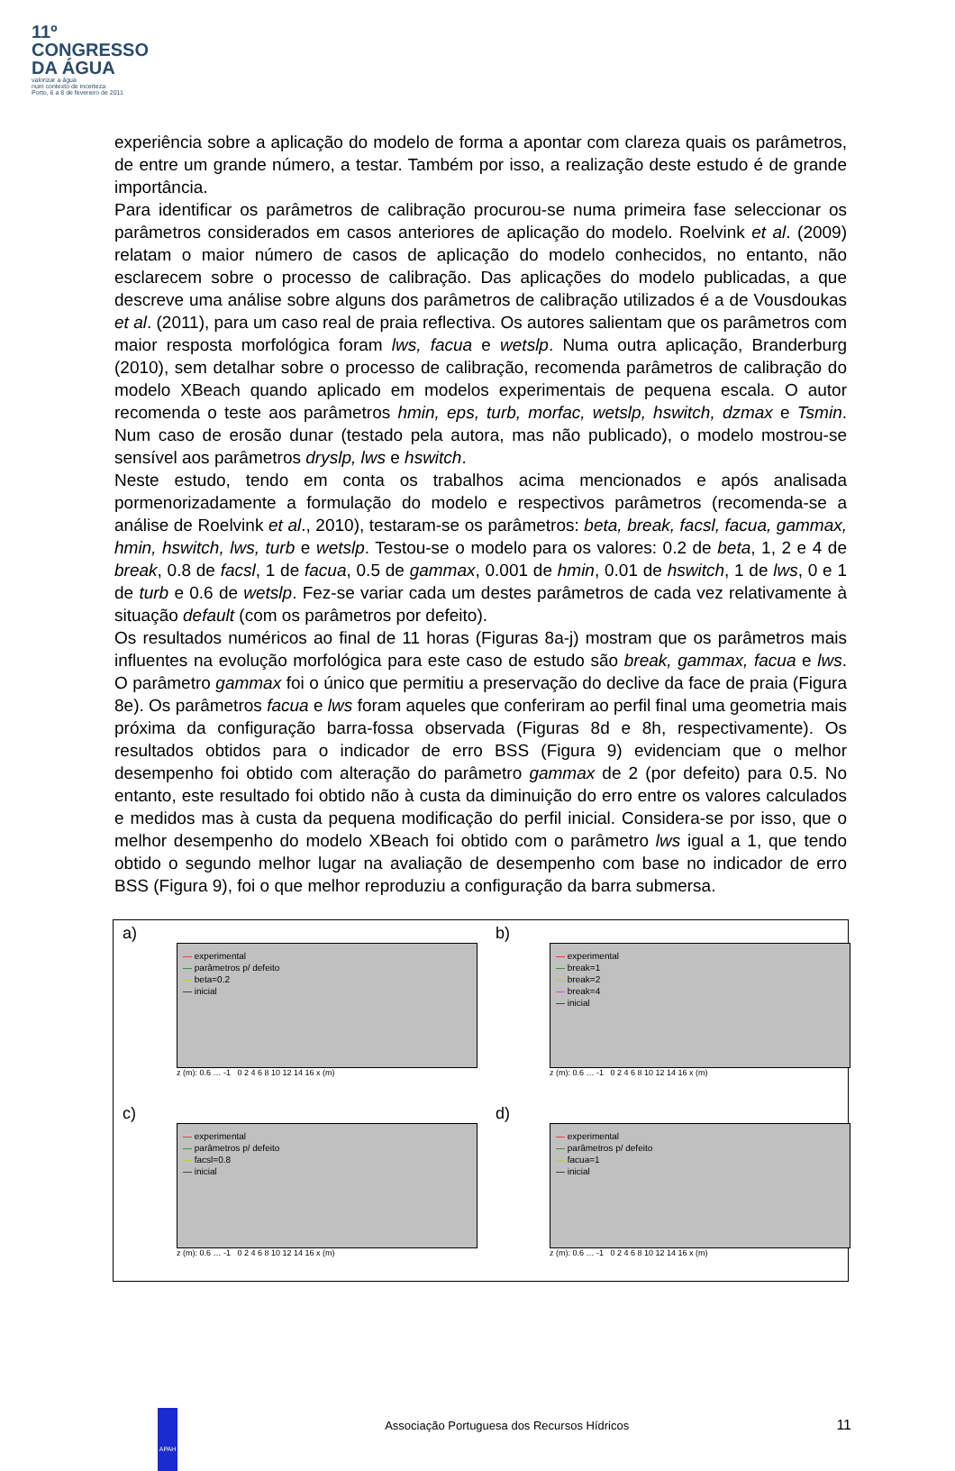11º
CONGRESSO
DA ÁGUA
valorizar a água
num contexto de incerteza
Porto, 6 a 8 de fevereiro de 2011
experiência sobre a aplicação do modelo de forma a apontar com clareza quais os parâmetros, de entre um grande número, a testar. Também por isso, a realização deste estudo é de grande importância.
Para identificar os parâmetros de calibração procurou-se numa primeira fase seleccionar os parâmetros considerados em casos anteriores de aplicação do modelo. Roelvink et al. (2009) relatam o maior número de casos de aplicação do modelo conhecidos, no entanto, não esclarecem sobre o processo de calibração. Das aplicações do modelo publicadas, a que descreve uma análise sobre alguns dos parâmetros de calibração utilizados é a de Vousdoukas et al. (2011), para um caso real de praia reflectiva. Os autores salientam que os parâmetros com maior resposta morfológica foram lws, facua e wetslp. Numa outra aplicação, Branderburg (2010), sem detalhar sobre o processo de calibração, recomenda parâmetros de calibração do modelo XBeach quando aplicado em modelos experimentais de pequena escala. O autor recomenda o teste aos parâmetros hmin, eps, turb, morfac, wetslp, hswitch, dzmax e Tsmin. Num caso de erosão dunar (testado pela autora, mas não publicado), o modelo mostrou-se sensível aos parâmetros dryslp, lws e hswitch.
Neste estudo, tendo em conta os trabalhos acima mencionados e após analisada pormenorizadamente a formulação do modelo e respectivos parâmetros (recomenda-se a análise de Roelvink et al., 2010), testaram-se os parâmetros: beta, break, facsl, facua, gammax, hmin, hswitch, lws, turb e wetslp. Testou-se o modelo para os valores: 0.2 de beta, 1, 2 e 4 de break, 0.8 de facsl, 1 de facua, 0.5 de gammax, 0.001 de hmin, 0.01 de hswitch, 1 de lws, 0 e 1 de turb e 0.6 de wetslp. Fez-se variar cada um destes parâmetros de cada vez relativamente à situação default (com os parâmetros por defeito).
Os resultados numéricos ao final de 11 horas (Figuras 8a-j) mostram que os parâmetros mais influentes na evolução morfológica para este caso de estudo são break, gammax, facua e lws. O parâmetro gammax foi o único que permitiu a preservação do declive da face de praia (Figura 8e). Os parâmetros facua e lws foram aqueles que conferiram ao perfil final uma geometria mais próxima da configuração barra-fossa observada (Figuras 8d e 8h, respectivamente). Os resultados obtidos para o indicador de erro BSS (Figura 9) evidenciam que o melhor desempenho foi obtido com alteração do parâmetro gammax de 2 (por defeito) para 0.5. No entanto, este resultado foi obtido não à custa da diminuição do erro entre os valores calculados e medidos mas à custa da pequena modificação do perfil inicial. Considera-se por isso, que o melhor desempenho do modelo XBeach foi obtido com o parâmetro lws igual a 1, que tendo obtido o segundo melhor lugar na avaliação de desempenho com base no indicador de erro BSS (Figura 9), foi o que melhor reproduziu a configuração da barra submersa.
a)
— experimental
— parâmetros p/ defeito
— beta=0.2
— inicial
z (m): 0.6 … -1 0 2 4 6 8 10 12 14 16 x (m)
b)
— experimental
— break=1
— break=2
— break=4
— inicial
z (m): 0.6 … -1 0 2 4 6 8 10 12 14 16 x (m)
c)
— experimental
— parâmetros p/ defeito
— facsl=0.8
— inicial
z (m): 0.6 … -1 0 2 4 6 8 10 12 14 16 x (m)
d)
— experimental
— parâmetros p/ defeito
— facua=1
— inicial
z (m): 0.6 … -1 0 2 4 6 8 10 12 14 16 x (m)
APAH
Associação Portuguesa dos Recursos Hídricos
11